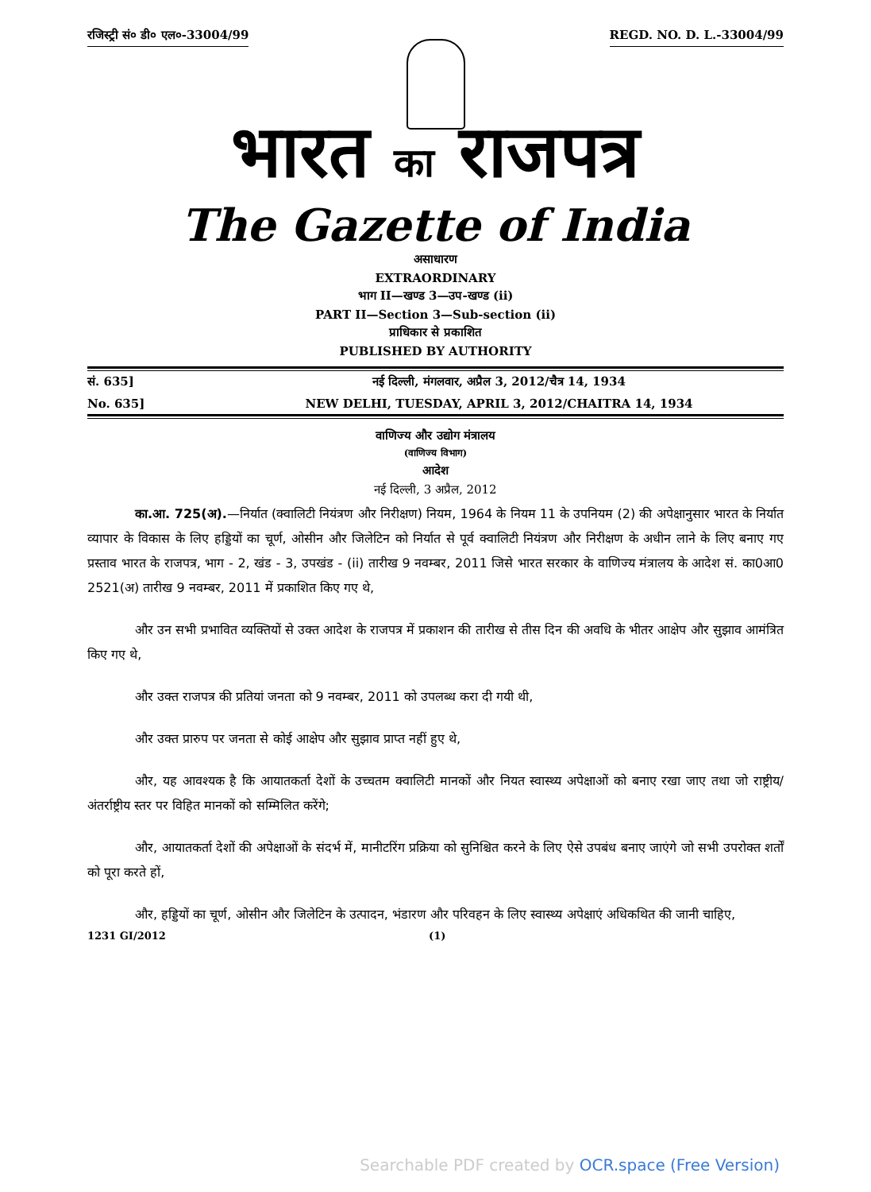रजिस्ट्री सं० डी० एल०-33004/99 REGD. NO. D. L.-33004/99
भारत का राजपत्र
The Gazette of India
असाधारण
EXTRAORDINARY
भाग II—खण्ड 3—उप-खण्ड (ii)
PART II—Section 3—Sub-section (ii)
प्राधिकार से प्रकाशित
PUBLISHED BY AUTHORITY
सं. 635] नई दिल्ली, मंगलवार, अप्रैल 3, 2012/चैत्र 14, 1934
No. 635] NEW DELHI, TUESDAY, APRIL 3, 2012/CHAITRA 14, 1934
वाणिज्य और उद्योग मंत्रालय
(वाणिज्य विभाग)
आदेश
नई दिल्ली, 3 अप्रैल, 2012
का.आ. 725(अ).—निर्यात (क्वालिटी नियंत्रण और निरीक्षण) नियम, 1964 के नियम 11 के उपनियम (2) की अपेक्षानुसार भारत के निर्यात व्यापार के विकास के लिए हड्डियों का चूर्ण, ओसीन और जिलेटिन को निर्यात से पूर्व क्वालिटी नियंत्रण और निरीक्षण के अधीन लाने के लिए बनाए गए प्रस्ताव भारत के राजपत्र, भाग - 2, खंड - 3, उपखंड - (ii) तारीख 9 नवम्बर, 2011 जिसे भारत सरकार के वाणिज्य मंत्रालय के आदेश सं. का0आ0 2521(अ) तारीख 9 नवम्बर, 2011 में प्रकाशित किए गए थे,
और उन सभी प्रभावित व्यक्तियों से उक्त आदेश के राजपत्र में प्रकाशन की तारीख से तीस दिन की अवधि के भीतर आक्षेप और सुझाव आमंत्रित किए गए थे,
और उक्त राजपत्र की प्रतियां जनता को 9 नवम्बर, 2011 को उपलब्ध करा दी गयी थी,
और उक्त प्रारुप पर जनता से कोई आक्षेप और सुझाव प्राप्त नहीं हुए थे,
और, यह आवश्यक है कि आयातकर्ता देशों के उच्चतम क्वालिटी मानकों और नियत स्वास्थ्य अपेक्षाओं को बनाए रखा जाए तथा जो राष्ट्रीय/अंतर्राष्ट्रीय स्तर पर विहित मानकों को सम्मिलित करेंगे;
और, आयातकर्ता देशों की अपेक्षाओं के संदर्भ में, मानीटरिंग प्रक्रिया को सुनिश्चित करने के लिए ऐसे उपबंध बनाए जाएंगे जो सभी उपरोक्त शर्तों को पूरा करते हों,
और, हड्डियों का चूर्ण, ओसीन और जिलेटिन के उत्पादन, भंडारण और परिवहन के लिए स्वास्थ्य अपेक्षाएं अधिकथित की जानी चाहिए,
1231 GI/2012 (1)
Searchable PDF created by OCR.space (Free Version)